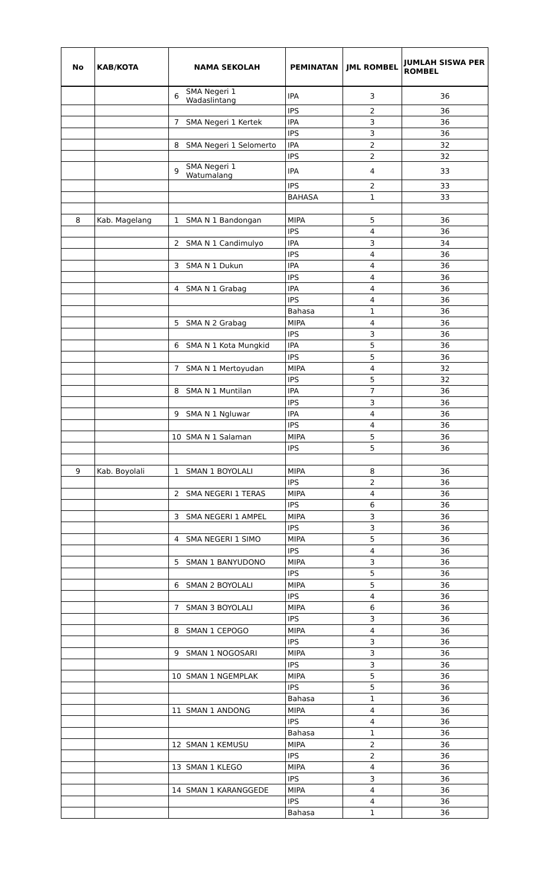| No | KAB/KOTA | NAMA SEKOLAH | | PEMINATAN | JML ROMBEL | JUMLAH SISWA PER ROMBEL |
| --- | --- | --- | --- | --- | --- | --- |
| | | 6 | SMA Negeri 1 Wadaslintang | IPA | 3 | 36 |
| | | | | IPS | 2 | 36 |
| | | 7 | SMA Negeri 1 Kertek | IPA | 3 | 36 |
| | | | | IPS | 3 | 36 |
| | | 8 | SMA Negeri 1 Selomerto | IPA | 2 | 32 |
| | | | | IPS | 2 | 32 |
| | | 9 | SMA Negeri 1 Watumalang | IPA | 4 | 33 |
| | | | | IPS | 2 | 33 |
| | | | | BAHASA | 1 | 33 |
| 8 | Kab. Magelang | 1 | SMA N 1 Bandongan | MIPA | 5 | 36 |
| | | | | IPS | 4 | 36 |
| | | 2 | SMA N 1 Candimulyo | IPA | 3 | 34 |
| | | | | IPS | 4 | 36 |
| | | 3 | SMA N 1 Dukun | IPA | 4 | 36 |
| | | | | IPS | 4 | 36 |
| | | 4 | SMA N 1 Grabag | IPA | 4 | 36 |
| | | | | IPS | 4 | 36 |
| | | | | Bahasa | 1 | 36 |
| | | 5 | SMA N 2 Grabag | MIPA | 4 | 36 |
| | | | | IPS | 3 | 36 |
| | | 6 | SMA N 1 Kota Mungkid | IPA | 5 | 36 |
| | | | | IPS | 5 | 36 |
| | | 7 | SMA N 1 Mertoyudan | MIPA | 4 | 32 |
| | | | | IPS | 5 | 32 |
| | | 8 | SMA N 1 Muntilan | IPA | 7 | 36 |
| | | | | IPS | 3 | 36 |
| | | 9 | SMA N 1 Ngluwar | IPA | 4 | 36 |
| | | | | IPS | 4 | 36 |
| | | 10 | SMA N 1 Salaman | MIPA | 5 | 36 |
| | | | | IPS | 5 | 36 |
| 9 | Kab. Boyolali | 1 | SMAN 1 BOYOLALI | MIPA | 8 | 36 |
| | | | | IPS | 2 | 36 |
| | | 2 | SMA NEGERI 1 TERAS | MIPA | 4 | 36 |
| | | | | IPS | 6 | 36 |
| | | 3 | SMA NEGERI 1 AMPEL | MIPA | 3 | 36 |
| | | | | IPS | 3 | 36 |
| | | 4 | SMA NEGERI 1 SIMO | MIPA | 5 | 36 |
| | | | | IPS | 4 | 36 |
| | | 5 | SMAN 1 BANYUDONO | MIPA | 3 | 36 |
| | | | | IPS | 5 | 36 |
| | | 6 | SMAN 2 BOYOLALI | MIPA | 5 | 36 |
| | | | | IPS | 4 | 36 |
| | | 7 | SMAN 3 BOYOLALI | MIPA | 6 | 36 |
| | | | | IPS | 3 | 36 |
| | | 8 | SMAN 1 CEPOGO | MIPA | 4 | 36 |
| | | | | IPS | 3 | 36 |
| | | 9 | SMAN 1 NOGOSARI | MIPA | 3 | 36 |
| | | | | IPS | 3 | 36 |
| | | 10 | SMAN 1 NGEMPLAK | MIPA | 5 | 36 |
| | | | | IPS | 5 | 36 |
| | | | | Bahasa | 1 | 36 |
| | | 11 | SMAN 1 ANDONG | MIPA | 4 | 36 |
| | | | | IPS | 4 | 36 |
| | | | | Bahasa | 1 | 36 |
| | | 12 | SMAN 1 KEMUSU | MIPA | 2 | 36 |
| | | | | IPS | 2 | 36 |
| | | 13 | SMAN 1 KLEGO | MIPA | 4 | 36 |
| | | | | IPS | 3 | 36 |
| | | 14 | SMAN 1 KARANGGEDE | MIPA | 4 | 36 |
| | | | | IPS | 4 | 36 |
| | | | | Bahasa | 1 | 36 |